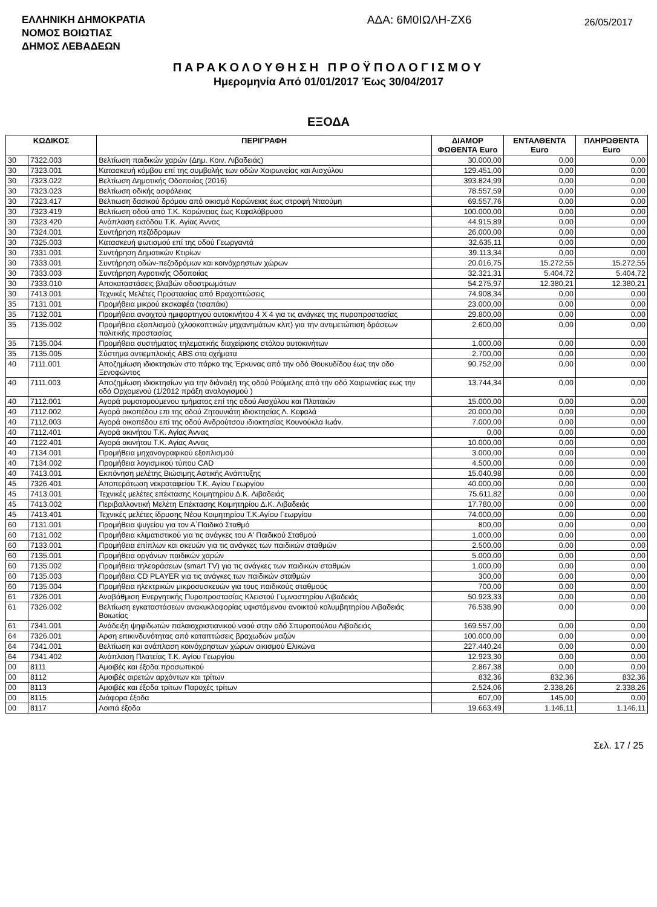ΕΛΛΗΝΙΚΗ ΔΗΜΟΚΡΑΤΙΑ
ΝΟΜΟΣ ΒΟΙΩΤΙΑΣ
ΔΗΜΟΣ ΛΕΒΑΔΕΩΝ
ΑΔΑ: 6Μ0ΙΩΛΗ-ΖΧ6
26/05/2017
ΠΑΡΑΚΟΛΟΥΘΗΣΗ ΠΡΟΫΠΟΛΟΓΙΣΜΟΥ
Ημερομηνία Από 01/01/2017 Έως 30/04/2017
ΕΞΟΔΑ
| ΚΩΔΙΚΟΣ | | ΠΕΡΙΓΡΑΦΗ | ΔΙΑΜΟΡ ΦΩΘΕΝΤΑ Euro | ΕΝΤΑΛΘΕΝΤΑ Euro | ΠΛΗΡΩΘΕΝΤΑ Euro |
| --- | --- | --- | --- | --- | --- |
| 30 | 7322.003 | Βελτίωση παιδικών χαρών (Δημ. Κοιν. Λιβαδειάς) | 30.000,00 | 0,00 | 0,00 |
| 30 | 7323.001 | Κατασκευή κόμβου επί της συμβολής των οδών Χαιρωνείας και Αισχύλου | 129.451,00 | 0,00 | 0,00 |
| 30 | 7323.022 | Βελτίωση Δημοτικής Οδοποιίας (2016) | 393.824,99 | 0,00 | 0,00 |
| 30 | 7323.023 | Βελτίωση οδικής ασφάλειας | 78.557,59 | 0,00 | 0,00 |
| 30 | 7323.417 | Βελτιωση δασικού δρόμου από οικισμό Κορώνειας έως στροφή Νταούμη | 69.557,76 | 0,00 | 0,00 |
| 30 | 7323.419 | Βελτίωση οδού από Τ.Κ. Κορώνειας έως Κεφαλόβρυσο | 100.000,00 | 0,00 | 0,00 |
| 30 | 7323.420 | Ανάπλαση εισόδου Τ.Κ. Αγίας Άννας | 44.915,89 | 0,00 | 0,00 |
| 30 | 7324.001 | Συντήρηση πεζόδρομων | 26.000,00 | 0,00 | 0,00 |
| 30 | 7325.003 | Κατασκευή φωτισμού επί της οδού Γεωργαντά | 32.635,11 | 0,00 | 0,00 |
| 30 | 7331.001 | Συντήρηση Δημοτικών Κτιρίων | 39.113,34 | 0,00 | 0,00 |
| 30 | 7333.001 | Συντήρηση οδών-πεζοδρόμων και κοινόχρηστων χώρων | 20.016,75 | 15.272,55 | 15.272,55 |
| 30 | 7333.003 | Συντήρηση Αγροτικής Οδοποιίας | 32.321,31 | 5.404,72 | 5.404,72 |
| 30 | 7333.010 | Αποκαταστάσεις βλαβών οδοστρωμάτων | 54.275,97 | 12.380,21 | 12.380,21 |
| 30 | 7413.001 | Τεχνικές Μελέτες Προστασίας από Βραχοπτώσεις | 74.908,34 | 0,00 | 0,00 |
| 35 | 7131.001 | Προμήθεια μικρού εκσκαφέα (τσαπάκι) | 23.000,00 | 0,00 | 0,00 |
| 35 | 7132.001 | Προμήθεια ανοιχτού ημιφορτηγού αυτοκινήτου 4 Χ 4 για τις ανάγκες της πυροπροστασίας | 29.800,00 | 0,00 | 0,00 |
| 35 | 7135.002 | Προμήθεια εξοπλισμού (χλοοκοπτικών μηχανημάτων κλπ) για την αντιμετώπιση δράσεων πολιτικής προστασίας | 2.600,00 | 0,00 | 0,00 |
| 35 | 7135.004 | Προμήθεια συστήματος τηλεματικής διαχείρισης στόλου αυτοκινήτων | 1.000,00 | 0,00 | 0,00 |
| 35 | 7135.005 | Σύστημα αντιεμπλοκής ABS στα οχήματα | 2.700,00 | 0,00 | 0,00 |
| 40 | 7111.001 | Αποζημίωση ιδιοκτησιών στο πάρκο της Έρκυνας από την οδό Θουκυδίδου έως την οδο Ξενοφώντος | 90.752,00 | 0,00 | 0,00 |
| 40 | 7111.003 | Αποζημίωση ιδιοκτησίων για την διάνοιξη της οδού Ρούμελης από την οδό Χαιρωνείας εως την οδό Ορχομενού (1/2012 πράξη αναλογισμού ) | 13.744,34 | 0,00 | 0,00 |
| 40 | 7112.001 | Αγορά ρυμοτομούμενου τμήματος επί της οδού Αισχύλου και Πλαταιών | 15.000,00 | 0,00 | 0,00 |
| 40 | 7112.002 | Αγορά οικοπέδου επι της οδού Ζητουνιάτη ιδιοκτησίας Λ. Κεφαλά | 20.000,00 | 0,00 | 0,00 |
| 40 | 7112.003 | Αγορά οικοπέδου επί της οδού Ανδρούτσου ιδιοκτησίας Κουνούκλα Ιωάν. | 7.000,00 | 0,00 | 0,00 |
| 40 | 7112.401 | Αγορά ακινήτου Τ.Κ. Αγίας Άννας | 0,00 | 0,00 | 0,00 |
| 40 | 7122.401 | Αγορά ακινήτου Τ.Κ. Αγίας Αννας | 10.000,00 | 0,00 | 0,00 |
| 40 | 7134.001 | Προμήθεια μηχανογραφικού εξοπλισμού | 3.000,00 | 0,00 | 0,00 |
| 40 | 7134.002 | Προμήθεια λογισμικού τύπου CAD | 4.500,00 | 0,00 | 0,00 |
| 40 | 7413.001 | Εκπόνηση μελέτης Βιώσιμης Αστικής Ανάπτυξης | 15.040,98 | 0,00 | 0,00 |
| 45 | 7326.401 | Αποπεράτωση νεκροταφείου Τ.Κ. Αγίου Γεωργίου | 40.000,00 | 0,00 | 0,00 |
| 45 | 7413.001 | Τεχνικές μελέτες επέκτασης Κοιμητηρίου Δ.Κ. Λιβαδειάς | 75.611,82 | 0,00 | 0,00 |
| 45 | 7413.002 | Περιβαλλοντική Μελέτη Επέκτασης Κοιμητηρίου Δ.Κ. Λιβαδειάς | 17.780,00 | 0,00 | 0,00 |
| 45 | 7413.401 | Τεχνικές μελέτες ίδρυσης Νέου Κοιμητηρίου Τ.Κ.Αγίου Γεωργίου | 74.000,00 | 0,00 | 0,00 |
| 60 | 7131.001 | Προμήθεια ψυγείου για τον Α΄Παιδικό Σταθμό | 800,00 | 0,00 | 0,00 |
| 60 | 7131.002 | Προμήθεια κλιματιστικού για τις ανάγκες του Α' Παιδικού Σταθμού | 1.000,00 | 0,00 | 0,00 |
| 60 | 7133.001 | Προμήθεια επίπλων και σκευών για τις ανάγκες των παιδικών σταθμών | 2.500,00 | 0,00 | 0,00 |
| 60 | 7135.001 | Προμήθεια οργάνων παιδικών χαρών | 5.000,00 | 0,00 | 0,00 |
| 60 | 7135.002 | Προμήθεια τηλεοράσεων (smart TV) για τις ανάγκες των παιδικών σταθμών | 1.000,00 | 0,00 | 0,00 |
| 60 | 7135.003 | Προμήθεια CD PLAYER για τις ανάγκες των παιδικών σταθμών | 300,00 | 0,00 | 0,00 |
| 60 | 7135.004 | Προμήθεια ηλεκτρικών μικροσυσκευών για τους παιδικούς σταθμούς | 700,00 | 0,00 | 0,00 |
| 61 | 7326.001 | Αναβάθμιση Ενεργητικής Πυροπροστασίας Κλειστού Γυμναστηρίου Λιβαδειάς | 50.923,33 | 0,00 | 0,00 |
| 61 | 7326.002 | Βελτίωση εγκαταστάσεων ανακυκλοφορίας υφιστάμενου ανοικτού κολυμβητηρίου Λιβαδειάς Βοιωτίας | 76.538,90 | 0,00 | 0,00 |
| 61 | 7341.001 | Ανάδειξη ψηφιδωτών παλαιοχριστιανικού ναού στην οδό Σπυροπούλου Λιβαδειάς | 169.557,00 | 0,00 | 0,00 |
| 64 | 7326.001 | Αρση επικινδυνότητας από καταπτώσεις βραχωδών μαζών | 100.000,00 | 0,00 | 0,00 |
| 64 | 7341.001 | Βελτίωση και ανάπλαση κοινόχρηστων χώρων οικισμού Ελικώνα | 227.440,24 | 0,00 | 0,00 |
| 64 | 7341.402 | Ανάπλαση Πλατείας Τ.Κ. Αγίου Γεωργίου | 12.923,30 | 0,00 | 0,00 |
| 00 | 8111 | Αμοιβές και έξοδα προσωπικού | 2.867,38 | 0,00 | 0,00 |
| 00 | 8112 | Αμοιβές αιρετών αρχόντων και τρίτων | 832,36 | 832,36 | 832,36 |
| 00 | 8113 | Αμοιβές και έξοδα τρίτων Παροχές τρίτων | 2.524,06 | 2.338,26 | 2.338,26 |
| 00 | 8115 | Διάφορα έξοδα | 607,00 | 145,00 | 0,00 |
| 00 | 8117 | Λοιπά έξοδα | 19.663,49 | 1.146,11 | 1.146,11 |
Σελ. 17 / 25